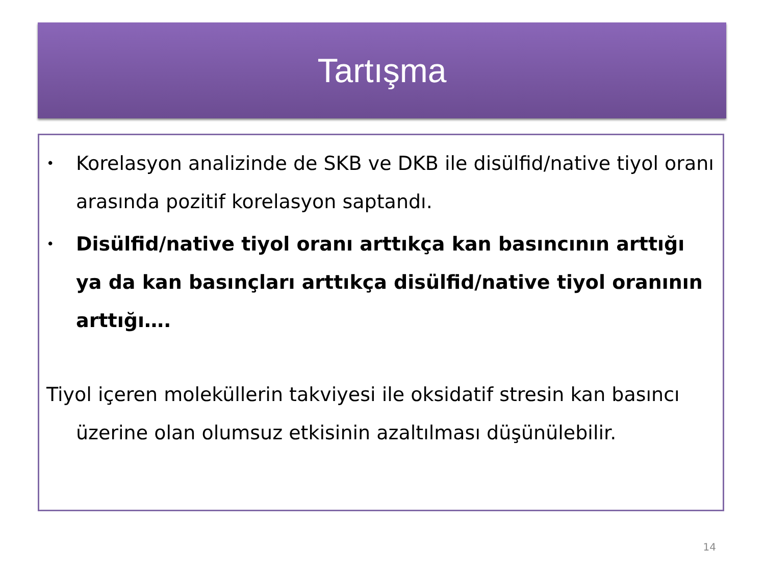Tartışma
•
Korelasyon analizinde de SKB ve DKB ile disülfid/native tiyol oranı arasında pozitif korelasyon saptandı.
•
Disülfid/native tiyol oranı arttıkça kan basıncının arttığı ya da kan basınçları arttıkça disülfid/native tiyol oranının arttığı….
Tiyol içeren moleküllerin takviyesi ile oksidatif stresin kan basıncı üzerine olan olumsuz etkisinin azaltılması düşünülebilir.
14